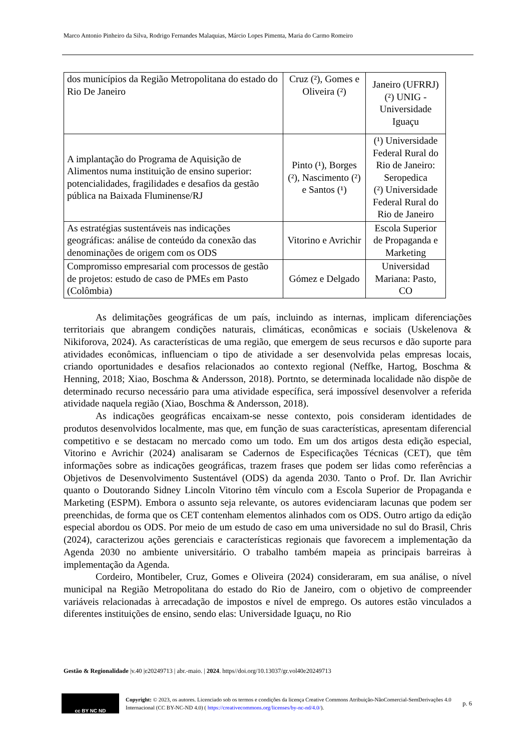Marco Antonio Pinheiro da Silva, Rodrigo Fernandes Malaquias, Márcio Lopes Pimenta, Maria do Carmo Romeiro
| dos municípios da Região Metropolitana do estado do Rio De Janeiro | Cruz (²), Gomes e Oliveira (²) | Janeiro (UFRRJ) (²) UNIG - Universidade Iguaçu |
| A implantação do Programa de Aquisição de Alimentos numa instituição de ensino superior: potencialidades, fragilidades e desafios da gestão pública na Baixada Fluminense/RJ | Pinto (¹), Borges (²), Nascimento (²) e Santos (¹) | (¹) Universidade Federal Rural do Rio de Janeiro: Seropedica (²) Universidade Federal Rural do Rio de Janeiro |
| As estratégias sustentáveis nas indicações geográficas: análise de conteúdo da conexão das denominações de origem com os ODS | Vitorino e Avrichir | Escola Superior de Propaganda e Marketing |
| Compromisso empresarial com processos de gestão de projetos: estudo de caso de PMEs em Pasto (Colômbia) | Gómez e Delgado | Universidad Mariana: Pasto, CO |
As delimitações geográficas de um país, incluindo as internas, implicam diferenciações territoriais que abrangem condições naturais, climáticas, econômicas e sociais (Uskelenova & Nikiforova, 2024). As características de uma região, que emergem de seus recursos e dão suporte para atividades econômicas, influenciam o tipo de atividade a ser desenvolvida pelas empresas locais, criando oportunidades e desafios relacionados ao contexto regional (Neffke, Hartog, Boschma & Henning, 2018; Xiao, Boschma & Andersson, 2018). Portnto, se determinada localidade não dispõe de determinado recurso necessário para uma atividade específica, será impossível desenvolver a referida atividade naquela região (Xiao, Boschma & Andersson, 2018).
As indicações geográficas encaixam-se nesse contexto, pois consideram identidades de produtos desenvolvidos localmente, mas que, em função de suas características, apresentam diferencial competitivo e se destacam no mercado como um todo. Em um dos artigos desta edição especial, Vitorino e Avrichir (2024) analisaram se Cadernos de Especificações Técnicas (CET), que têm informações sobre as indicações geográficas, trazem frases que podem ser lidas como referências a Objetivos de Desenvolvimento Sustentável (ODS) da agenda 2030. Tanto o Prof. Dr. Ilan Avrichir quanto o Doutorando Sidney Lincoln Vitorino têm vínculo com a Escola Superior de Propaganda e Marketing (ESPM). Embora o assunto seja relevante, os autores evidenciaram lacunas que podem ser preenchidas, de forma que os CET contenham elementos alinhados com os ODS. Outro artigo da edição especial abordou os ODS. Por meio de um estudo de caso em uma universidade no sul do Brasil, Chris (2024), caracterizou ações gerenciais e características regionais que favorecem a implementação da Agenda 2030 no ambiente universitário. O trabalho também mapeia as principais barreiras à implementação da Agenda.
Cordeiro, Montibeler, Cruz, Gomes e Oliveira (2024) consideraram, em sua análise, o nível municipal na Região Metropolitana do estado do Rio de Janeiro, com o objetivo de compreender variáveis relacionadas à arrecadação de impostos e nível de emprego. Os autores estão vinculados a diferentes instituições de ensino, sendo elas: Universidade Iguaçu, no Rio
Gestão & Regionalidade |v.40 |e20249713 | abr.-maio. | 2024. https//doi.org/10.13037/gr.vol40e20249713
cc BY NC ND
Copyright: © 2023, os autores. Licenciado sob os termos e condições da licença Creative Commons Atribuição-NãoComercial-SemDerivações 4.0 Internacional (CC BY-NC-ND 4.0) ( https://creativecommons.org/licenses/by-nc-nd/4.0/).
p. 6